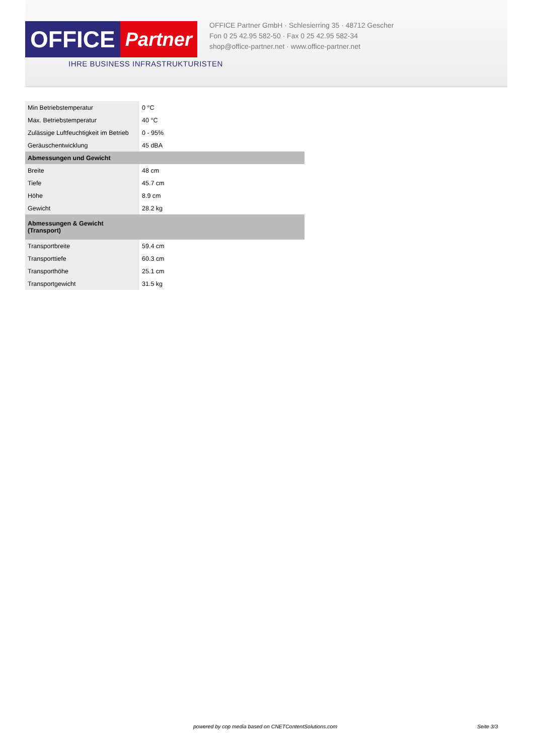OFFICE
Partner
IHRE BUSINESS INFRASTRUKTURISTEN
OFFICE Partner GmbH · Schlesierring 35 · 48712 Gescher
Fon 0 25 42.95 582-50 · Fax 0 25 42.95 582-34
shop@office-partner.net · www.office-partner.net
| Min Betriebstemperatur | 0 °C |
| Max. Betriebstemperatur | 40 °C |
| Zulässige Luftfeuchtigkeit im Betrieb | 0 - 95% |
| Geräuschentwicklung | 45 dBA |
| Abmessungen und Gewicht | |
| Breite | 48 cm |
| Tiefe | 45.7 cm |
| Höhe | 8.9 cm |
| Gewicht | 28.2 kg |
| Abmessungen & Gewicht (Transport) | |
| Transportbreite | 59.4 cm |
| Transporttiefe | 60.3 cm |
| Transporthöhe | 25.1 cm |
| Transportgewicht | 31.5 kg |
powered by cop media based on CNETContentSolutions.com
Seite 3/3